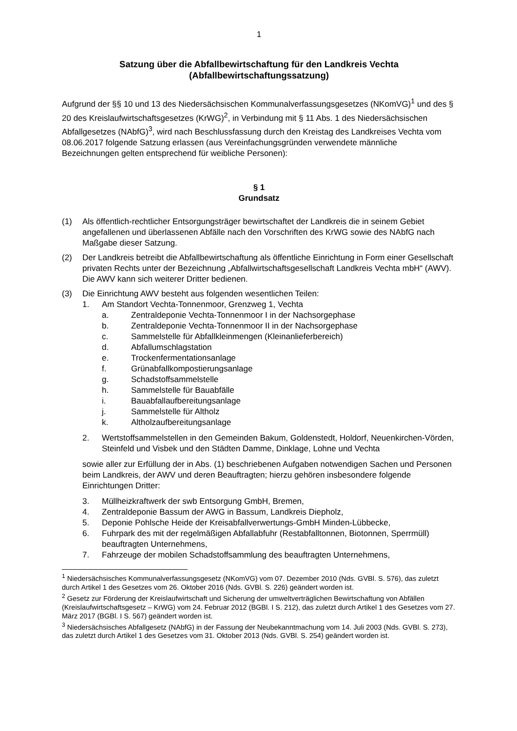1
Satzung über die Abfallbewirtschaftung für den Landkreis Vechta
(Abfallbewirtschaftungssatzung)
Aufgrund der §§ 10 und 13 des Niedersächsischen Kommunalverfassungsgesetzes (NKomVG)<sup>1</sup> und des § 20 des Kreislaufwirtschaftsgesetzes (KrWG)<sup>2</sup>, in Verbindung mit § 11 Abs. 1 des Niedersächsischen Abfallgesetzes (NAbfG)<sup>3</sup>, wird nach Beschlussfassung durch den Kreistag des Landkreises Vechta vom 08.06.2017 folgende Satzung erlassen (aus Vereinfachungsgründen verwendete männliche Bezeichnungen gelten entsprechend für weibliche Personen):
§ 1
Grundsatz
(1) Als öffentlich-rechtlicher Entsorgungsträger bewirtschaftet der Landkreis die in seinem Gebiet angefallenen und überlassenen Abfälle nach den Vorschriften des KrWG sowie des NAbfG nach Maßgabe dieser Satzung.
(2) Der Landkreis betreibt die Abfallbewirtschaftung als öffentliche Einrichtung in Form einer Gesellschaft privaten Rechts unter der Bezeichnung „Abfallwirtschaftsgesellschaft Landkreis Vechta mbH“ (AWV). Die AWV kann sich weiterer Dritter bedienen.
(3) Die Einrichtung AWV besteht aus folgenden wesentlichen Teilen:
1. Am Standort Vechta-Tonnenmoor, Grenzweg 1, Vechta
a. Zentraldeponie Vechta-Tonnenmoor I in der Nachsorgephase
b. Zentraldeponie Vechta-Tonnenmoor II in der Nachsorgephase
c. Sammelstelle für Abfallkleinmengen (Kleinanlieferbereich)
d. Abfallumschlagstation
e. Trockenfermentationsanlage
f. Grünabfallkompostierungsanlage
g. Schadstoffsammelstelle
h. Sammelstelle für Bauabfälle
i. Bauabfallaufbereitungsanlage
j. Sammelstelle für Altholz
k. Altholzaufbereitungsanlage
2. Wertstoffsammelstellen in den Gemeinden Bakum, Goldenstedt, Holdorf, Neuenkirchen-Vörden, Steinfeld und Visbek und den Städten Damme, Dinklage, Lohne und Vechta
sowie aller zur Erfüllung der in Abs. (1) beschriebenen Aufgaben notwendigen Sachen und Personen beim Landkreis, der AWV und deren Beauftragten; hierzu gehören insbesondere folgende Einrichtungen Dritter:
3. Müllheizkraftwerk der swb Entsorgung GmbH, Bremen,
4. Zentraldeponie Bassum der AWG in Bassum, Landkreis Diepholz,
5. Deponie Pohlsche Heide der Kreisabfallverwertungs-GmbH Minden-Lübbecke,
6. Fuhrpark des mit der regelmäßigen Abfallabfuhr (Restabfalltonnen, Biotonnen, Sperrmüll) beauftragten Unternehmens,
7. Fahrzeuge der mobilen Schadstoffsammlung des beauftragten Unternehmens,
<sup>1</sup> Niedersächsisches Kommunalverfassungsgesetz (NKomVG) vom 07. Dezember 2010 (Nds. GVBl. S. 576), das zuletzt durch Artikel 1 des Gesetzes vom 26. Oktober 2016 (Nds. GVBl. S. 226) geändert worden ist.
<sup>2</sup> Gesetz zur Förderung der Kreislaufwirtschaft und Sicherung der umweltverträglichen Bewirtschaftung von Abfällen (Kreislaufwirtschaftsgesetz – KrWG) vom 24. Februar 2012 (BGBl. I S. 212), das zuletzt durch Artikel 1 des Gesetzes vom 27. März 2017 (BGBl. I S. 567) geändert worden ist.
<sup>3</sup> Niedersächsisches Abfallgesetz (NAbfG) in der Fassung der Neubekanntmachung vom 14. Juli 2003 (Nds. GVBl. S. 273), das zuletzt durch Artikel 1 des Gesetzes vom 31. Oktober 2013 (Nds. GVBl. S. 254) geändert worden ist.